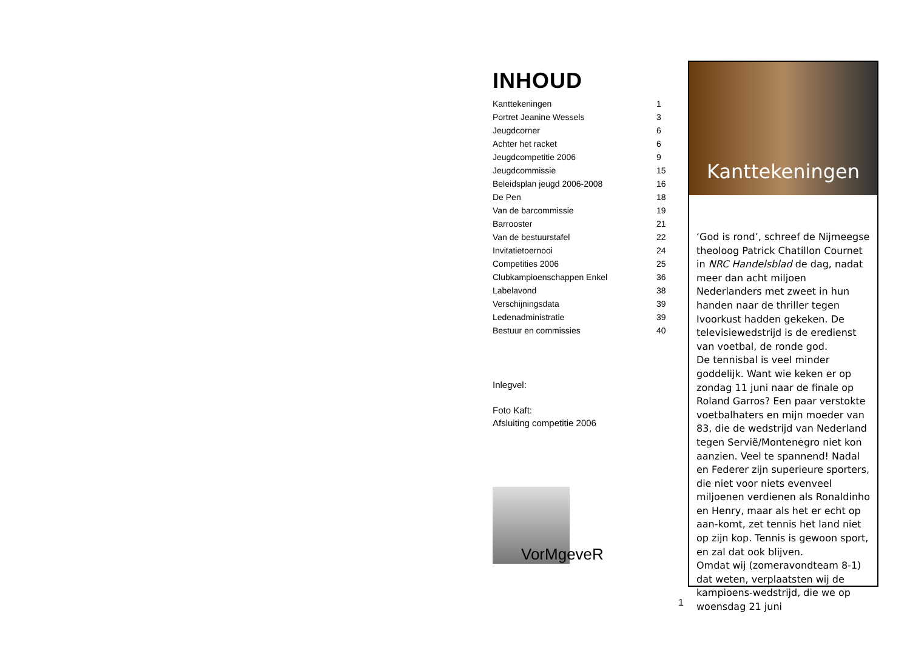INHOUD
| Kanttekeningen | 1 |
| Portret Jeanine Wessels | 3 |
| Jeugdcorner | 6 |
| Achter het racket | 6 |
| Jeugdcompetitie 2006 | 9 |
| Jeugdcommissie | 15 |
| Beleidsplan jeugd 2006-2008 | 16 |
| De Pen | 18 |
| Van de barcommissie | 19 |
| Barrooster | 21 |
| Van de bestuurstafel | 22 |
| Invitatietoernooi | 24 |
| Competities 2006 | 25 |
| Clubkampioenschappen Enkel | 36 |
| Labelavond | 38 |
| Verschijningsdata | 39 |
| Ledenadministratie | 39 |
| Bestuur en commissies | 40 |
Inlegvel:
Foto Kaft:
Afsluiting competitie 2006
VorMgeveR
1
Kanttekeningen
‘God is rond’, schreef de Nijmeegse theoloog Patrick Chatillon Cournet in NRC Handelsblad de dag, nadat meer dan acht miljoen Nederlanders met zweet in hun handen naar de thriller tegen Ivoorkust hadden gekeken. De televisiewedstrijd is de eredienst van voetbal, de ronde god.
De tennisbal is veel minder goddelijk. Want wie keken er op zondag 11 juni naar de finale op Roland Garros? Een paar verstokte voetbalhaters en mijn moeder van 83, die de wedstrijd van Nederland tegen Servië/Montenegro niet kon aanzien. Veel te spannend! Nadal en Federer zijn superieure sporters, die niet voor niets evenveel miljoenen verdienen als Ronaldinho en Henry, maar als het er echt op aan-komt, zet tennis het land niet op zijn kop. Tennis is gewoon sport, en zal dat ook blijven.
Omdat wij (zomeravondteam 8-1) dat weten, verplaatsten wij de kampioens-wedstrijd, die we op woensdag 21 juni